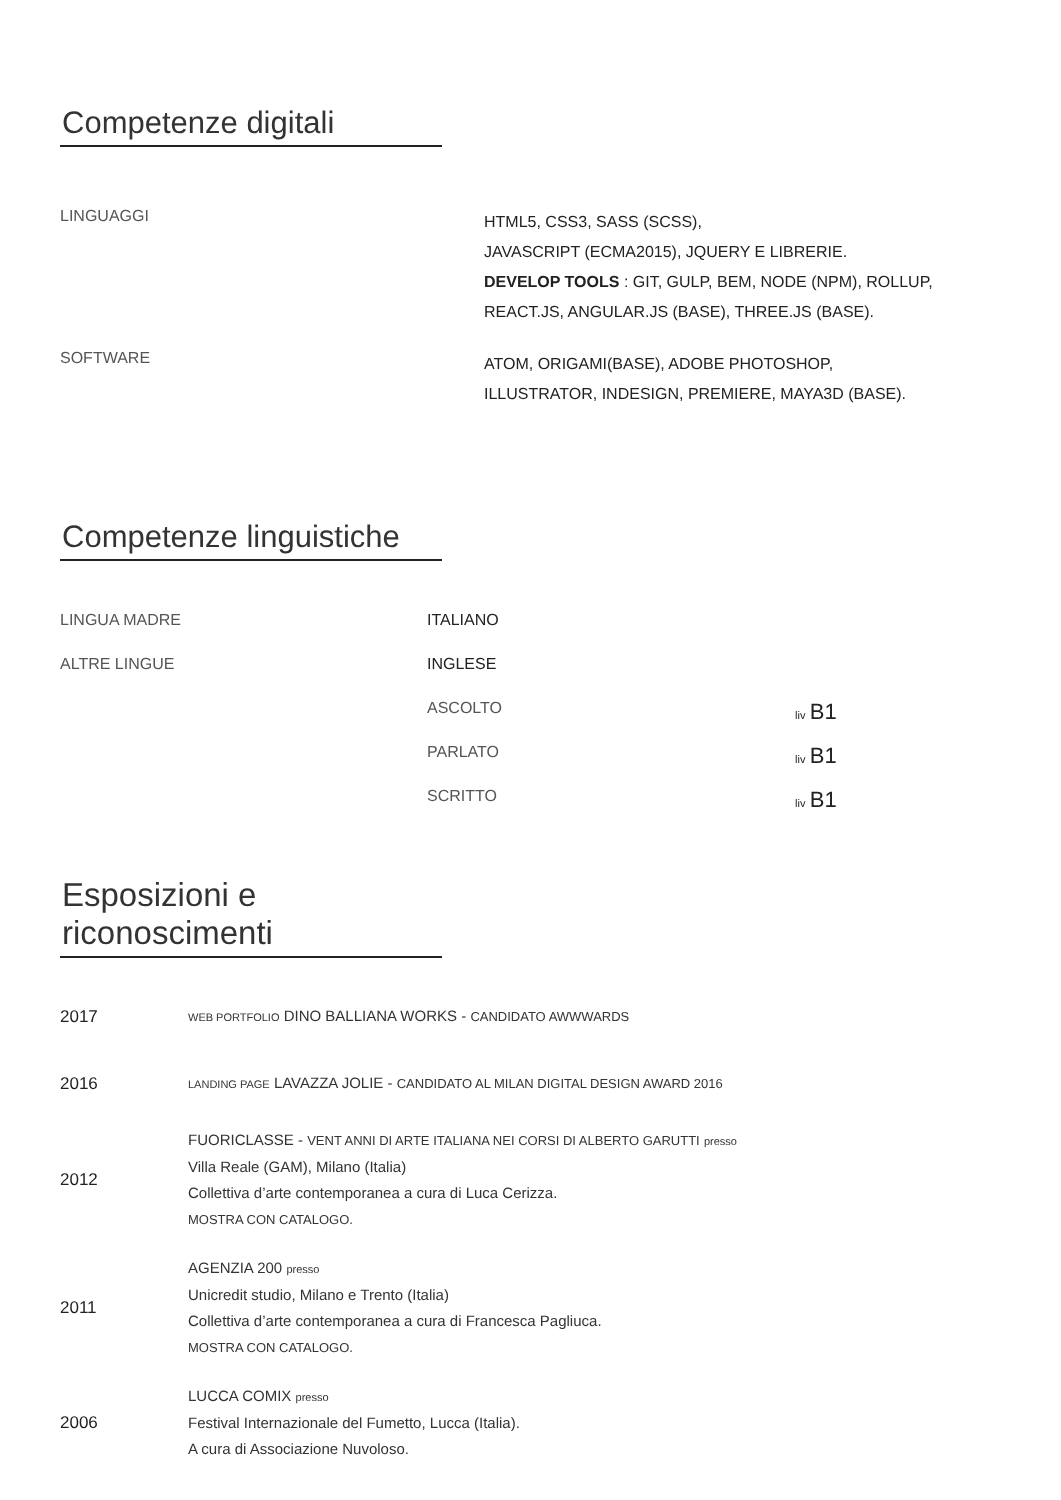Competenze digitali
LINGUAGGI
HTML5, CSS3, SASS (SCSS),
JAVASCRIPT (ECMA2015), JQUERY E LIBRERIE.
DEVELOP TOOLS : GIT, GULP, BEM, NODE (NPM), ROLLUP,
REACT.JS, ANGULAR.JS (BASE), THREE.JS (BASE).
SOFTWARE
ATOM, ORIGAMI(BASE), ADOBE PHOTOSHOP,
ILLUSTRATOR, INDESIGN, PREMIERE, MAYA3D (BASE).
Competenze linguistiche
LINGUA MADRE ITALIANO
ALTRE LINGUE INGLESE
ASCOLTO
liv B1
PARLATO
liv B1
SCRITTO
liv B1
Esposizioni e riconoscimenti
2017
WEB PORTFOLIO DINO BALLIANA WORKS - CANDIDATO AWWWARDS
2016
LANDING PAGE LAVAZZA JOLIE - CANDIDATO AL MILAN DIGITAL DESIGN AWARD 2016
2012
FUORICLASSE - VENT ANNI DI ARTE ITALIANA NEI CORSI DI ALBERTO GARUTTI presso
Villa Reale (GAM), Milano (Italia)
Collettiva d’arte contemporanea a cura di Luca Cerizza.
MOSTRA CON CATALOGO.
2011
AGENZIA 200 presso
Unicredit studio, Milano e Trento (Italia)
Collettiva d’arte contemporanea a cura di Francesca Pagliuca.
MOSTRA CON CATALOGO.
2006
LUCCA COMIX presso
Festival Internazionale del Fumetto, Lucca (Italia).
A cura di Associazione Nuvoloso.